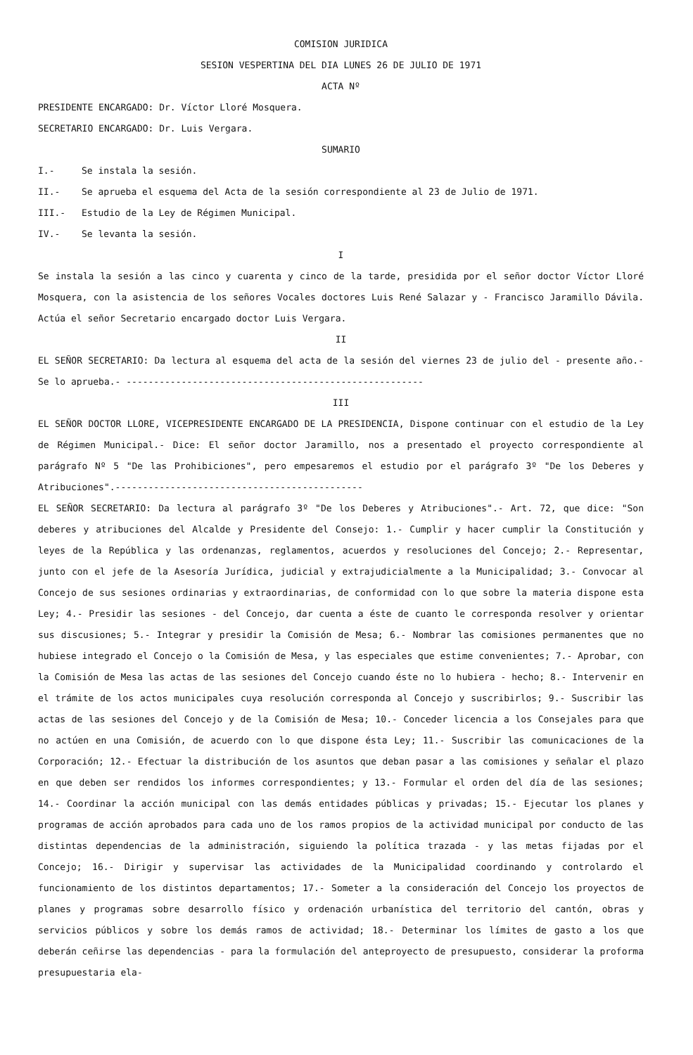COMISION JURIDICA
SESION VESPERTINA DEL DIA LUNES 26 DE JULIO DE 1971
ACTA Nº
PRESIDENTE ENCARGADO: Dr. Víctor Lloré Mosquera.
SECRETARIO ENCARGADO: Dr. Luis Vergara.
SUMARIO
I.- Se instala la sesión.
II.- Se aprueba el esquema del Acta de la sesión correspondiente al 23 de Julio de 1971.
III.- Estudio de la Ley de Régimen Municipal.
IV.- Se levanta la sesión.
I
Se instala la sesión a las cinco y cuarenta y cinco de la tarde, presidida por el señor doctor Víctor Lloré Mosquera, con la asistencia de los señores Vocales doctores Luis René Salazar y - Francisco Jaramillo Dávila. Actúa el señor Secretario encargado doctor Luis Vergara.
II
EL SEÑOR SECRETARIO: Da lectura al esquema del acta de la sesión del viernes 23 de julio del - presente año.- Se lo aprueba.- ------------------------------------------------------
III
EL SEÑOR DOCTOR LLORE, VICEPRESIDENTE ENCARGADO DE LA PRESIDENCIA, Dispone continuar con el estudio de la Ley de Régimen Municipal.- Dice: El señor doctor Jaramillo, nos a presentado el proyecto correspondiente al parágrafo Nº 5 "De las Prohibiciones", pero empesaremos el estudio por el parágrafo 3º "De los Deberes y Atribuciones".---------------------------------------------
EL SEÑOR SECRETARIO: Da lectura al parágrafo 3º "De los Deberes y Atribuciones".- Art. 72, que dice: "Son deberes y atribuciones del Alcalde y Presidente del Consejo: 1.- Cumplir y hacer cumplir la Constitución y leyes de la República y las ordenanzas, reglamentos, acuerdos y resoluciones del Concejo; 2.- Representar, junto con el jefe de la Asesoría Jurídica, judicial y extrajudicialmente a la Municipalidad; 3.- Convocar al Concejo de sus sesiones ordinarias y extraordinarias, de conformidad con lo que sobre la materia dispone esta Ley; 4.- Presidir las sesiones - del Concejo, dar cuenta a éste de cuanto le corresponda resolver y orientar sus discusiones; 5.- Integrar y presidir la Comisión de Mesa; 6.- Nombrar las comisiones permanentes que no hubiese integrado el Concejo o la Comisión de Mesa, y las especiales que estime convenientes; 7.- Aprobar, con la Comisión de Mesa las actas de las sesiones del Concejo cuando éste no lo hubiera - hecho; 8.- Intervenir en el trámite de los actos municipales cuya resolución corresponda al Concejo y suscribirlos; 9.- Suscribir las actas de las sesiones del Concejo y de la Comisión de Mesa; 10.- Conceder licencia a los Consejales para que no actúen en una Comisión, de acuerdo con lo que dispone ésta Ley; 11.- Suscribir las comunicaciones de la Corporación; 12.- Efectuar la distribución de los asuntos que deban pasar a las comisiones y señalar el plazo en que deben ser rendidos los informes correspondientes; y 13.- Formular el orden del día de las sesiones; 14.- Coordinar la acción municipal con las demás entidades públicas y privadas; 15.- Ejecutar los planes y programas de acción aprobados para cada uno de los ramos propios de la actividad municipal por conducto de las distintas dependencias de la administración, siguiendo la política trazada - y las metas fijadas por el Concejo; 16.- Dirigir y supervisar las actividades de la Municipalidad coordinando y controlardo el funcionamiento de los distintos departamentos; 17.- Someter a la consideración del Concejo los proyectos de planes y programas sobre desarrollo físico y ordenación urbanística del territorio del cantón, obras y servicios públicos y sobre los demás ramos de actividad; 18.- Determinar los límites de gasto a los que deberán ceñirse las dependencias - para la formulación del anteproyecto de presupuesto, considerar la proforma presupuestaria ela-